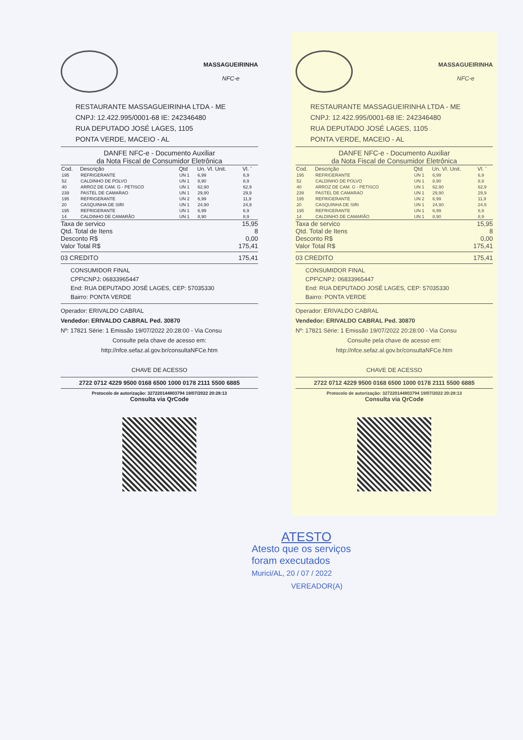MASSAGUEIRINHA
NFC-e
RESTAURANTE MASSAGUEIRINHA LTDA - ME
CNPJ: 12.422.995/0001-68 IE: 242346480
RUA DEPUTADO JOSÉ LAGES, 1105
PONTA VERDE, MACEIO - AL
DANFE NFC-e - Documento Auxiliar
da Nota Fiscal de Consumidor Eletrônica
| Cod. | Descrição | Qtd | Un. Vl. Unit. | Vl. ˉ |
| --- | --- | --- | --- | --- |
| 195 | REFRIGERANTE | UN 1 | 6,99 | 6,9 |
| 52 | CALDINHO DE POLVO | UN 1 | 8,90 | 8,9 |
| 40 | ARROZ DE CAM. G - PETISCO | UN 1 | 62,90 | 62,9 |
| 239 | PASTEL DE CAMARAO | UN 1 | 29,90 | 29,9 |
| 195 | REFRIGERANTE | UN 2 | 6,99 | 11,9 |
| 20 | CASQUINHA DE SIRI | UN 1 | 24,90 | 24,9 |
| 195 | REFRIGERANTE | UN 1 | 6,99 | 6,9 |
| 14 | CALDINHO DE CAMARÃO | UN 1 | 8,90 | 8,9 |
Taxa de servico 15,95
Qtd. Total de Itens 8
Desconto R$ 0,00
Valor Total R$ 175,41
03 CREDITO 175,41
CONSUMIDOR FINAL
CPF\CNPJ: 06833965447
End: RUA DEPUTADO JOSÉ LAGES, CEP: 57035330
Bairro: PONTA VERDE
Operador: ERIVALDO CABRAL
Vendedor: ERIVALDO CABRAL Ped. 30870
Nº: 17821 Série: 1 Emissão 19/07/2022 20:28:00 - Via Consu
Consulte pela chave de acesso em:
http://nfce.sefaz.al.gov.br/consultaNFCe.htm
CHAVE DE ACESSO
2722 0712 4229 9500 0168 6500 1000 0178 2111 5500 6885
Protocolo de autorização: 327220144803794 19/07/2022 20:28:13
Consulta via QrCode
MASSAGUEIRINHA
NFC-e
RESTAURANTE MASSAGUEIRINHA LTDA - ME
CNPJ: 12.422.995/0001-68 IE: 242346480
RUA DEPUTADO JOSÉ LAGES, 1105
PONTA VERDE, MACEIO - AL
DANFE NFC-e - Documento Auxiliar
da Nota Fiscal de Consumidor Eletrônica
| Cod. | Descrição | Qtd | Un. Vl. Unit. | Vl. ˉ |
| --- | --- | --- | --- | --- |
| 195 | REFRIGERANTE | UN 1 | 6,99 | 6,9 |
| 52 | CALDINHO DE POLVO | UN 1 | 8,90 | 8,9 |
| 40 | ARROZ DE CAM. G - PETISCO | UN 1 | 62,90 | 62,9 |
| 239 | PASTEL DE CAMARAO | UN 1 | 29,90 | 29,9 |
| 195 | REFRIGERANTE | UN 2 | 6,99 | 11,9 |
| 20 | CASQUINHA DE SIRI | UN 1 | 24,90 | 24,9 |
| 195 | REFRIGERANTE | UN 1 | 6,99 | 6,9 |
| 14 | CALDINHO DE CAMARÃO | UN 1 | 8,90 | 8,9 |
Taxa de servico 15,95
Qtd. Total de Itens 8
Desconto R$ 0,00
Valor Total R$ 175,41
03 CREDITO 175,41
CONSUMIDOR FINAL
CPF\CNPJ: 06833965447
End: RUA DEPUTADO JOSÉ LAGES, CEP: 57035330
Bairro: PONTA VERDE
Operador: ERIVALDO CABRAL
Vendedor: ERIVALDO CABRAL Ped. 30870
Nº: 17821 Série: 1 Emissão 19/07/2022 20:28:00 - Via Consu
Consulte pela chave de acesso em:
http://nfce.sefaz.al.gov.br/consultaNFCe.htm
CHAVE DE ACESSO
2722 0712 4229 9500 0168 6500 1000 0178 2111 5500 6885
Protocolo de autorização: 327220144803794 19/07/2022 20:28:13
Consulta via QrCode
ATESTO
Atesto que os serviços
foram executados
Murici/AL, 20 / 07 / 2022
VEREADOR(A)